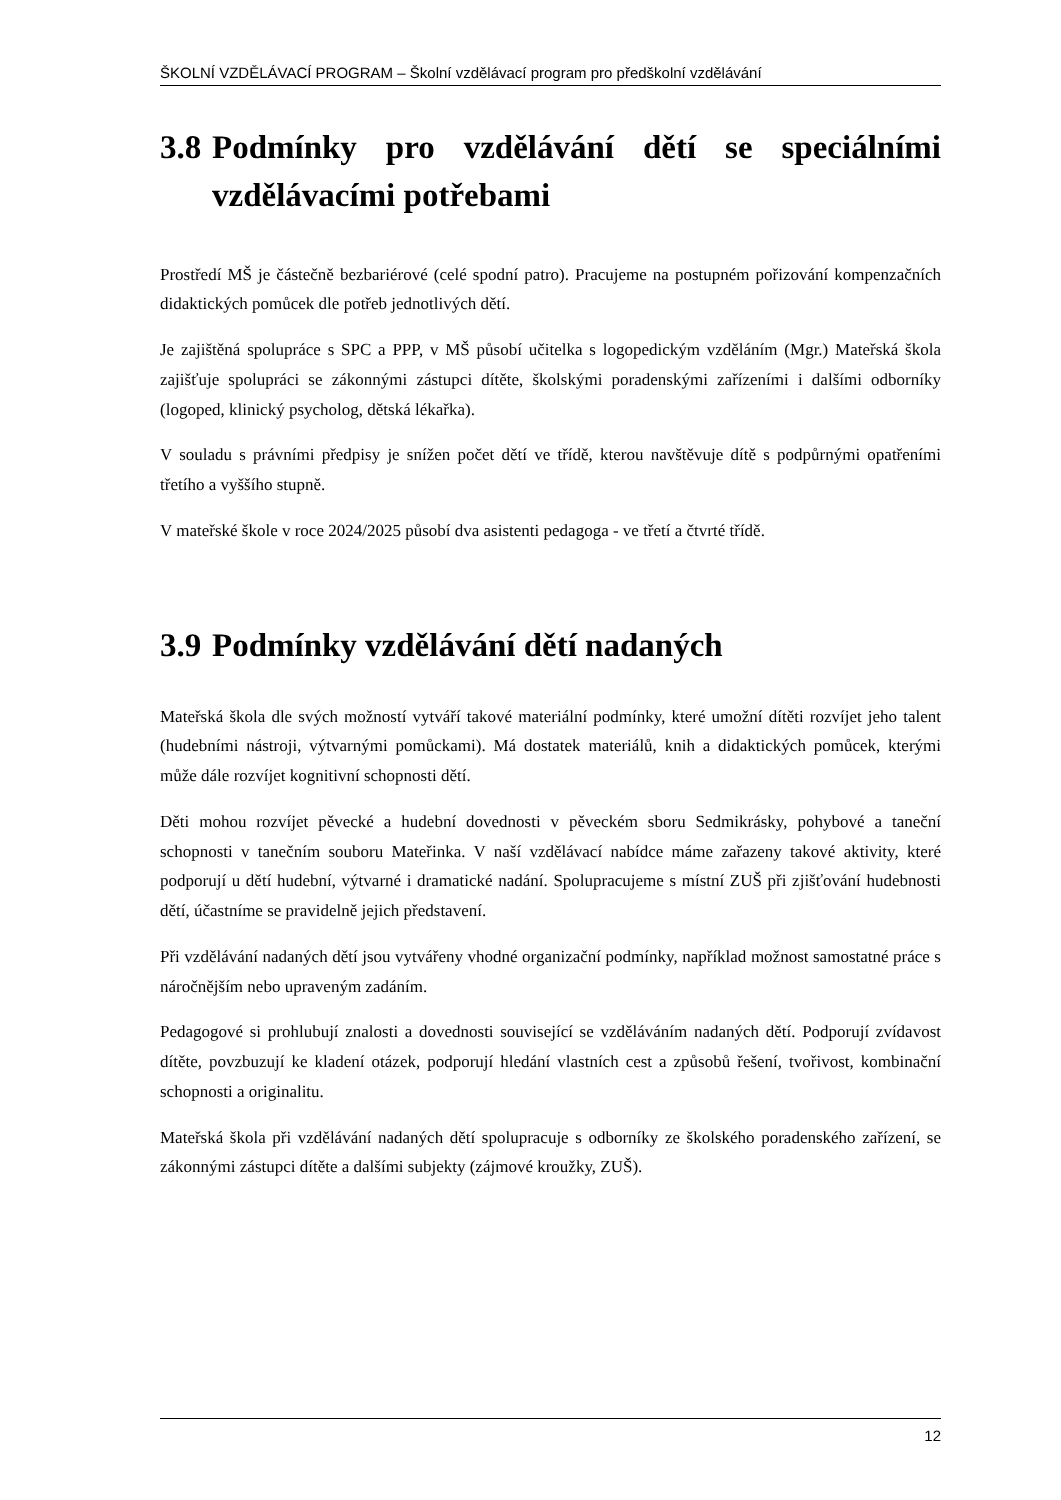ŠKOLNÍ VZDĚLÁVACÍ PROGRAM – Školní vzdělávací program pro předškolní vzdělávání
3.8 Podmínky pro vzdělávání dětí se speciálními vzdělávacími potřebami
Prostředí MŠ je částečně bezbariérové (celé spodní patro). Pracujeme na postupném pořizování kompenzačních didaktických pomůcek dle potřeb jednotlivých dětí.
Je zajištěná spolupráce s SPC a PPP, v MŠ působí učitelka s logopedickým vzděláním (Mgr.) Mateřská škola zajišťuje spolupráci se zákonnými zástupci dítěte, školskými poradenskými zařízeními i dalšími odborníky (logoped, klinický psycholog, dětská lékařka).
V souladu s právními předpisy je snížen počet dětí ve třídě, kterou navštěvuje dítě s podpůrnými opatřeními třetího a vyššího stupně.
V mateřské škole v roce 2024/2025 působí dva asistenti pedagoga - ve třetí a čtvrté třídě.
3.9 Podmínky vzdělávání dětí nadaných
Mateřská škola dle svých možností vytváří takové materiální podmínky, které umožní dítěti rozvíjet jeho talent (hudebními nástroji, výtvarnými pomůckami). Má dostatek materiálů, knih a didaktických pomůcek, kterými může dále rozvíjet kognitivní schopnosti dětí.
Děti mohou rozvíjet pěvecké a hudební dovednosti v pěveckém sboru Sedmikrásky, pohybové a taneční schopnosti v tanečním souboru Mateřinka. V naší vzdělávací nabídce máme zařazeny takové aktivity, které podporují u dětí hudební, výtvarné i dramatické nadání. Spolupracujeme s místní ZUŠ při zjišťování hudebnosti dětí, účastníme se pravidelně jejich představení.
Při vzdělávání nadaných dětí jsou vytvářeny vhodné organizační podmínky, například možnost samostatné práce s náročnějším nebo upraveným zadáním.
Pedagogové si prohlubují znalosti a dovednosti související se vzděláváním nadaných dětí. Podporují zvídavost dítěte, povzbuzují ke kladení otázek, podporují hledání vlastních cest a způsobů řešení, tvořivost, kombinační schopnosti a originalitu.
Mateřská škola při vzdělávání nadaných dětí spolupracuje s odborníky ze školského poradenského zařízení, se zákonnými zástupci dítěte a dalšími subjekty (zájmové kroužky, ZUŠ).
12